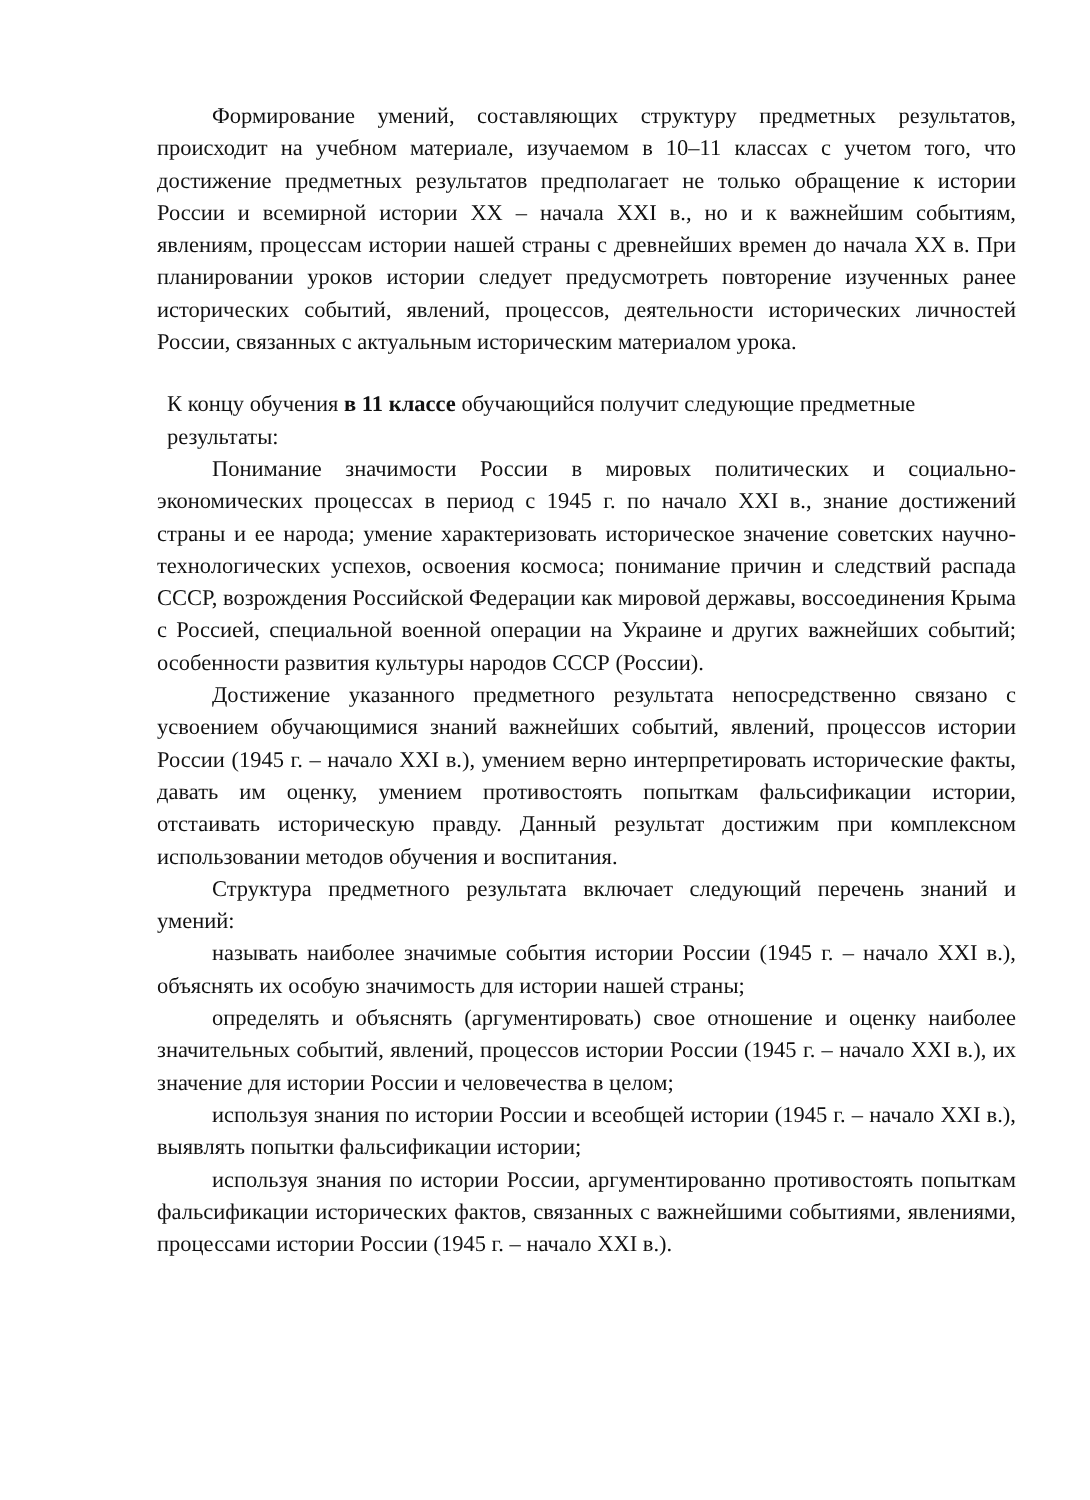Формирование умений, составляющих структуру предметных результатов, происходит на учебном материале, изучаемом в 10–11 классах с учетом того, что достижение предметных результатов предполагает не только обращение к истории России и всемирной истории XX – начала XXI в., но и к важнейшим событиям, явлениям, процессам истории нашей страны с древнейших времен до начала XX в. При планировании уроков истории следует предусмотреть повторение изученных ранее исторических событий, явлений, процессов, деятельности исторических личностей России, связанных с актуальным историческим материалом урока.
К концу обучения в 11 классе обучающийся получит следующие предметные результаты:
Понимание значимости России в мировых политических и социально-экономических процессах в период с 1945 г. по начало XXI в., знание достижений страны и ее народа; умение характеризовать историческое значение советских научно-технологических успехов, освоения космоса; понимание причин и следствий распада СССР, возрождения Российской Федерации как мировой державы, воссоединения Крыма с Россией, специальной военной операции на Украине и других важнейших событий; особенности развития культуры народов СССР (России).
Достижение указанного предметного результата непосредственно связано с усвоением обучающимися знаний важнейших событий, явлений, процессов истории России (1945 г. – начало XXI в.), умением верно интерпретировать исторические факты, давать им оценку, умением противостоять попыткам фальсификации истории, отстаивать историческую правду. Данный результат достижим при комплексном использовании методов обучения и воспитания.
Структура предметного результата включает следующий перечень знаний и умений:
называть наиболее значимые события истории России (1945 г. – начало XXI в.), объяснять их особую значимость для истории нашей страны;
определять и объяснять (аргументировать) свое отношение и оценку наиболее значительных событий, явлений, процессов истории России (1945 г. – начало XXI в.), их значение для истории России и человечества в целом;
используя знания по истории России и всеобщей истории (1945 г. – начало XXI в.), выявлять попытки фальсификации истории;
используя знания по истории России, аргументированно противостоять попыткам фальсификации исторических фактов, связанных с важнейшими событиями, явлениями, процессами истории России (1945 г. – начало XXI в.).